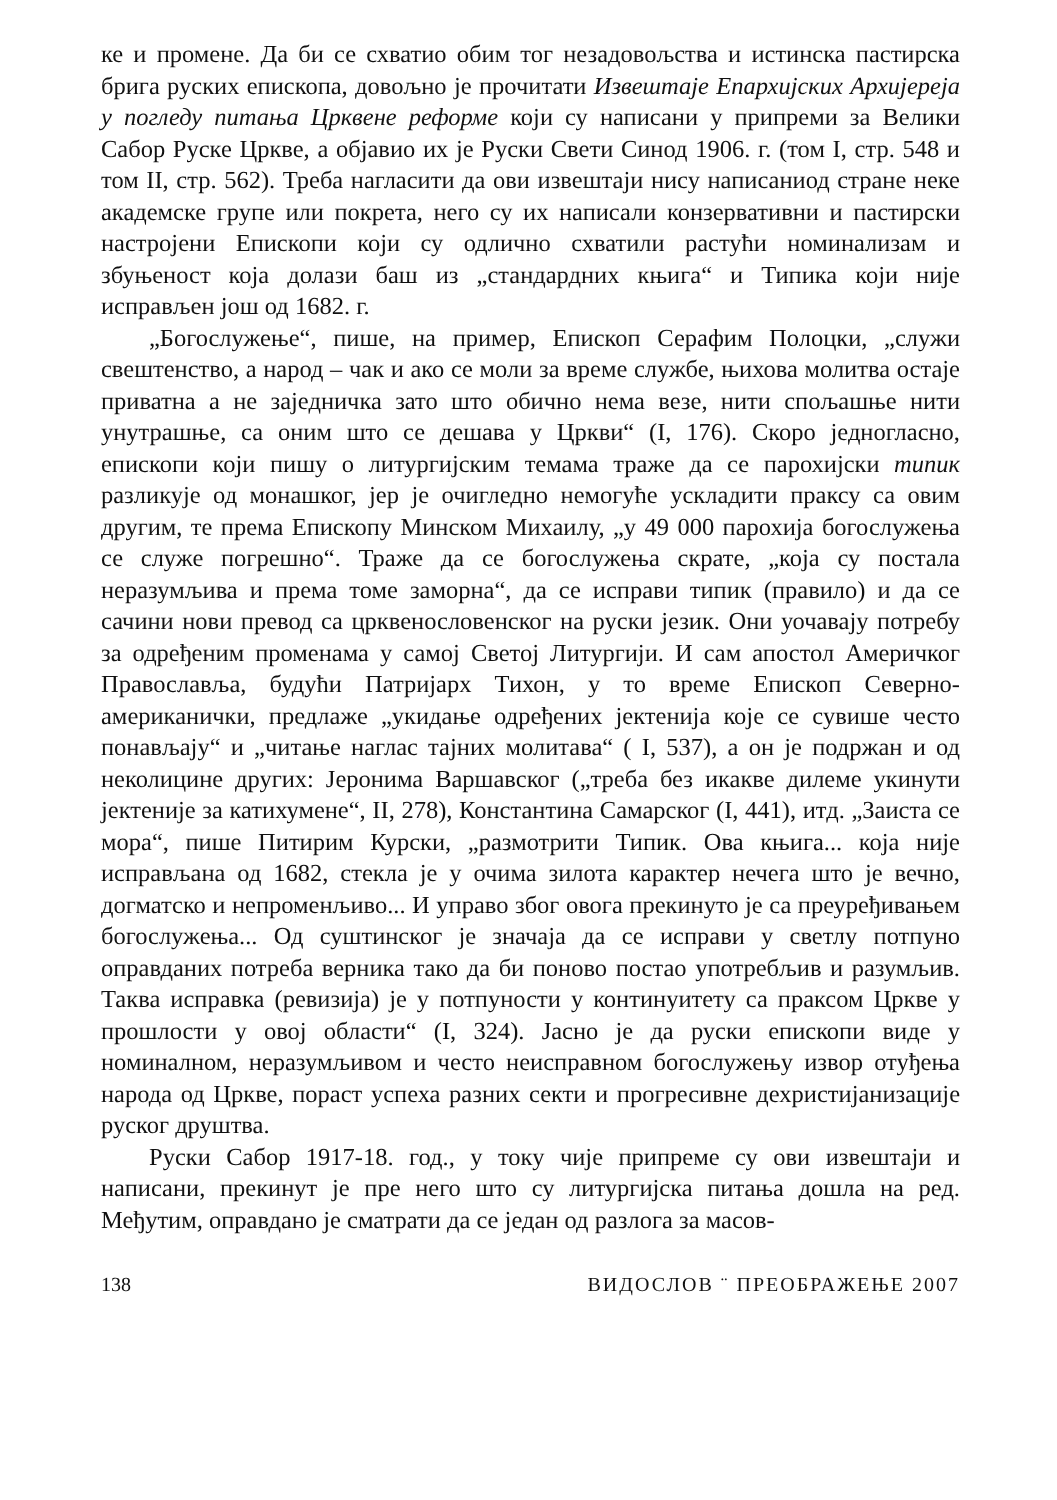ке и промене. Да би се схватио обим тог незадовољства и истинска пастирска брига руских епископа, довољно је прочитати Извештаје Епархијских Архијереја у погледу питања Црквене реформе који су написани у припреми за Велики Сабор Руске Цркве, а објавио их је Руски Свети Синод 1906. г. (том I, стр. 548 и том II, стр. 562). Треба нагласити да ови извештаји нису написаниод стране неке академске групе или покрета, него су их написали конзервативни и пастирски настројени Епископи који су одлично схватили растући номинализам и збуњеност која долази баш из „стандардних књига“ и Типика који није исправљен још од 1682. г.
„Богослужење“, пише, на пример, Епископ Серафим Полоцки, „служи свештенство, а народ – чак и ако се моли за време службе, њихова молитва остаје приватна а не заједничка зато што обично нема везе, нити спољашње нити унутрашње, са оним што се дешава у Цркви“ (I, 176). Скоро једногласно, епископи који пишу о литургијским темама траже да се парохијски типик разликује од монашког, јер је очигледно немогуће ускладити праксу са овим другим, те према Епископу Минском Михаилу, „у 49 000 парохија богослужења се служе погрешно“. Траже да се богослужења скрате, „која су постала неразумљива и према томе заморна“, да се исправи типик (правило) и да се сачини нови превод са црквенословенског на руски језик. Они уочавају потребу за одређеним променама у самој Светој Литургији. И сам апостол Америчког Православља, будући Патријарх Тихон, у то време Епископ Северно-американички, предлаже „укидање одређених јектенија које се сувише често понављају“ и „читање наглас тајних молитава“ ( I, 537), а он је подржан и од неколицине других: Јеронима Варшавског („треба без икакве дилеме укинути јектеније за катихумене“, II, 278), Константина Самарског (I, 441), итд. „Заиста се мора“, пише Питирим Курски, „размотрити Типик. Ова књига... која није исправљана од 1682, стекла је у очима зилота карактер нечега што је вечно, догматско и непроменљиво... И управо због овога прекинуто је са преуређивањем богослужења... Од суштинског је значаја да се исправи у светлу потпуно оправданих потреба верника тако да би поново постао употребљив и разумљив. Таква исправка (ревизија) је у потпуности у континуитету са праксом Цркве у прошлости у овој области“ (I, 324). Јасно је да руски епископи виде у номиналном, неразумљивом и често неисправном богослужењу извор отуђења народа од Цркве, пораст успеха разних секти и прогресивне дехристијанизације руског друштва.
Руски Сабор 1917-18. год., у току чије припреме су ови извештаји и написани, прекинут је пре него што су литургијска питања дошла на ред. Међутим, оправдано је сматрати да се један од разлога за масов-
138 ВИДОСЛОВ ¨ ПРЕОБРАЖЕЊЕ 2007